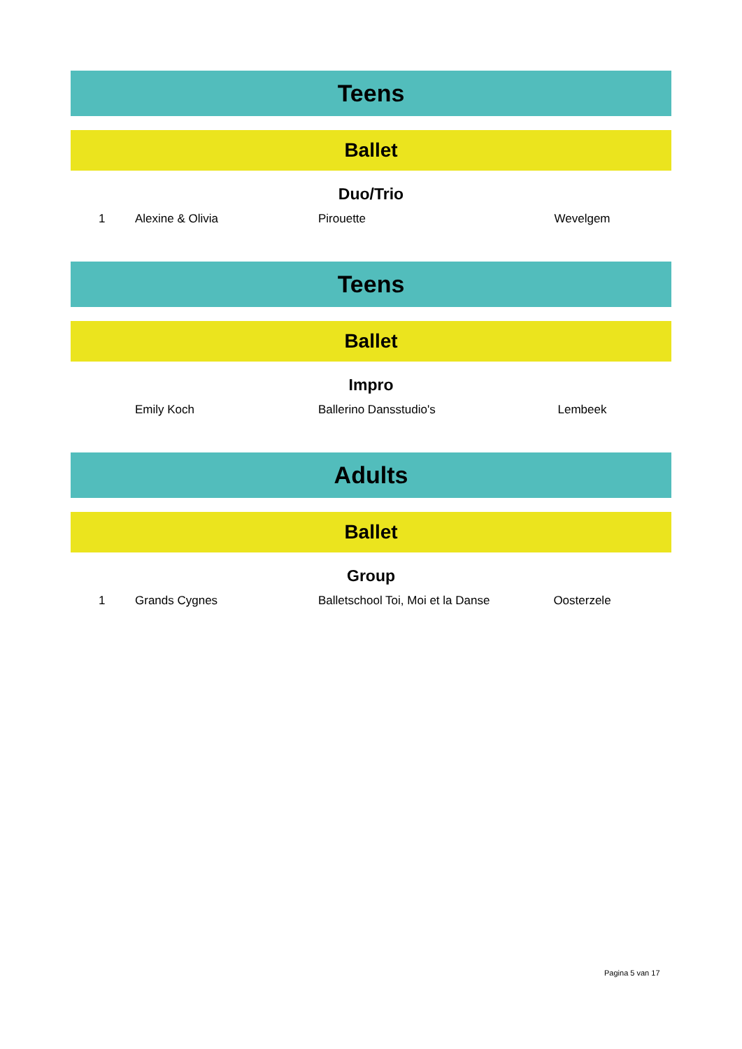Teens
Ballet
Duo/Trio
| 1 | Alexine & Olivia | Pirouette | Wevelgem |
Teens
Ballet
Impro
| | Emily Koch | Ballerino Dansstudio's | Lembeek |
Adults
Ballet
Group
| 1 | Grands Cygnes | Balletschool Toi, Moi et la Danse | Oosterzele |
Pagina 5 van 17